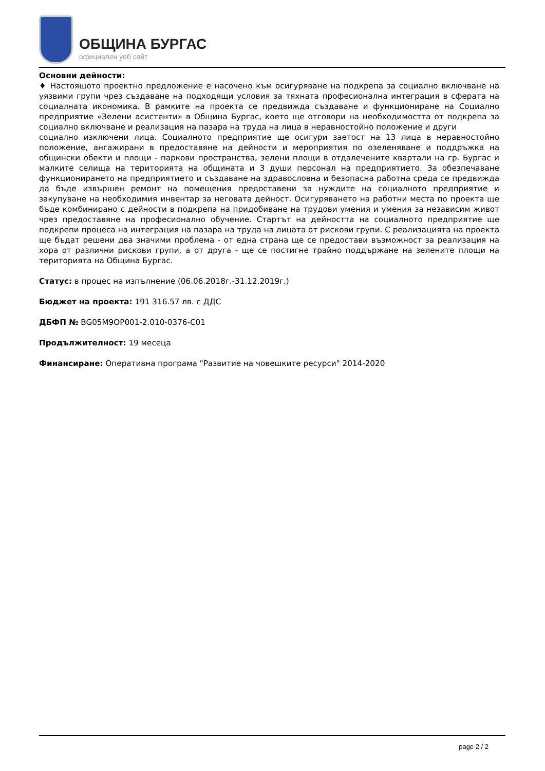ОБЩИНА БУРГАС
официален уеб сайт
Основни дейности:
♦ Настоящото проектно предложение е насочено към осигуряване на подкрепа за социално включване на уязвими групи чрез създаване на подходящи условия за тяхната професионална интеграция в сферата на социалната икономика. В рамките на проекта се предвижда създаване и функциониране на Социално предприятие «Зелени асистенти» в Община Бургас, което ще отговори на необходимостта от подкрепа за социално включване и реализация на пазара на труда на лица в неравностойно положение и други
социално изключени лица. Социалното предприятие ще осигури заетост на 13 лица в неравностойно положение, ангажирани в предоставяне на дейности и мероприятия по озеленяване и поддръжка на общински обекти и площи - паркови пространства, зелени площи в отдалечените квартали на гр. Бургас и малките селища на територията на общината и 3 души персонал на предприятието. За обезпечаване функционирането на предприятието и създаване на здравословна и безопасна работна среда се предвижда да бъде извършен ремонт на помещения предоставени за нуждите на социалното предприятие и закупуване на необходимия инвентар за неговата дейност. Осигуряването на работни места по проекта ще бъде комбинирано с дейности в подкрепа на придобиване на трудови умения и умения за независим живот чрез предоставяне на професионално обучение. Стартът на дейността на социалното предприятие ще подкрепи процеса на интеграция на пазара на труда на лицата от рискови групи. С реализацията на проекта ще бъдат решени два значими проблема - от една страна ще се предостави възможност за реализация на хора от различни рискови групи, а от друга - ще се постигне трайно поддържане на зелените площи на територията на Община Бургас.
Статус: в процес на изпълнение (06.06.2018г.-31.12.2019г.)
Бюджет на проекта: 191 316.57 лв. с ДДС
ДБФП № BG05M9OP001-2.010-0376-C01
Продължителност: 19 месеца
Финансиране: Оперативна програма "Развитие на човешките ресурси" 2014-2020
page 2 / 2